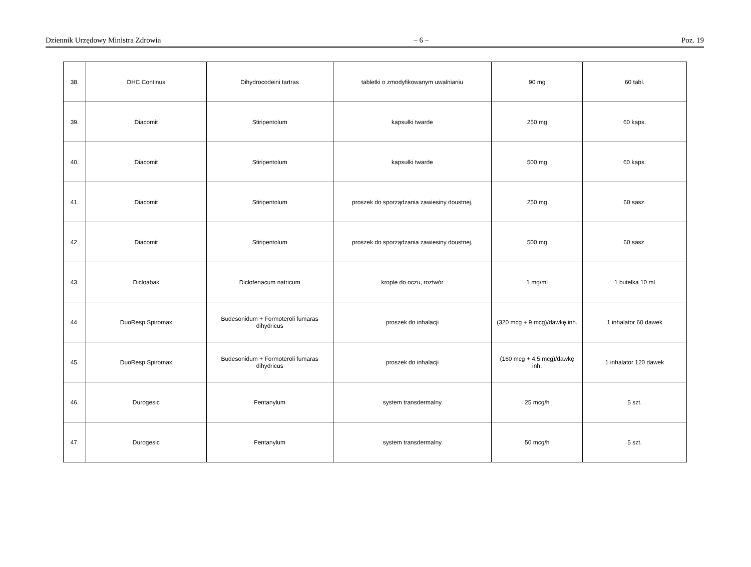Dziennik Urzędowy Ministra Zdrowia – 6 – Poz. 19
| 38. | DHC Continus | Dihydrocodeini tartras | tabletki o zmodyfikowanym uwalnianiu | 90 mg | 60 tabl. |
| 39. | Diacomit | Stiripentolum | kapsułki twarde | 250 mg | 60 kaps. |
| 40. | Diacomit | Stiripentolum | kapsułki twarde | 500 mg | 60 kaps. |
| 41. | Diacomit | Stiripentolum | proszek do sporządzania zawiesiny doustnej, | 250 mg | 60 sasz. |
| 42. | Diacomit | Stiripentolum | proszek do sporządzania zawiesiny doustnej, | 500 mg | 60 sasz. |
| 43. | Dicloabak | Diclofenacum natricum | krople do oczu, roztwór | 1 mg/ml | 1 butelka 10 ml |
| 44. | DuoResp Spiromax | Budesonidum + Formoteroli fumaras dihydricus | proszek do inhalacji | (320 mcg + 9 mcg)/dawkę inh. | 1 inhalator 60 dawek |
| 45. | DuoResp Spiromax | Budesonidum + Formoteroli fumaras dihydricus | proszek do inhalacji | (160 mcg + 4,5 mcg)/dawkę inh. | 1 inhalator 120 dawek |
| 46. | Durogesic | Fentanylum | system transdermalny | 25 mcg/h | 5 szt. |
| 47. | Durogesic | Fentanylum | system transdermalny | 50 mcg/h | 5 szt. |